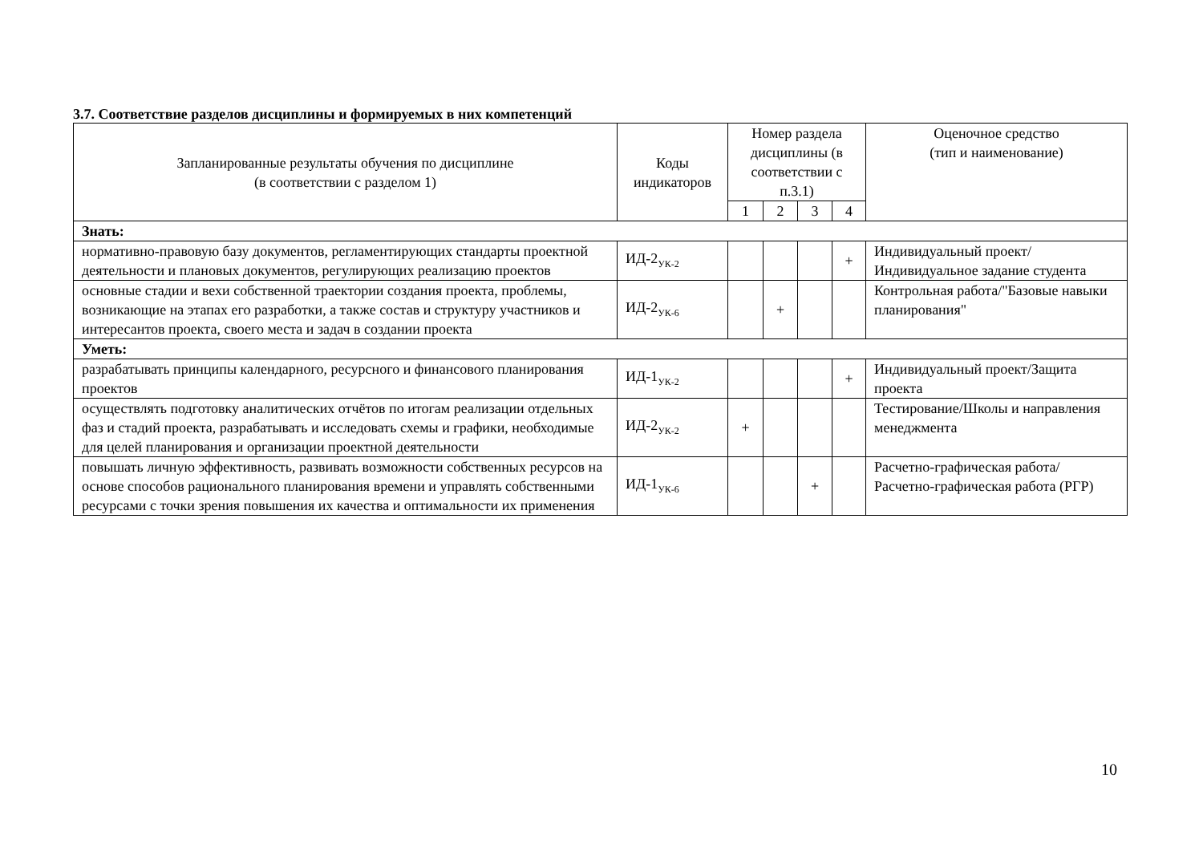3.7. Соответствие разделов дисциплины и формируемых в них компетенций
| Запланированные результаты обучения по дисциплине (в соответствии с разделом 1) | Коды индикаторов | Номер раздела дисциплины (в соответствии с п.3.1) | | | | Оценочное средство (тип и наименование) |
| --- | --- | --- | --- | --- | --- | --- |
| | | 1 | 2 | 3 | 4 | |
| Знать: | | | | | | |
| нормативно-правовую базу документов, регламентирующих стандарты проектной деятельности и плановых документов, регулирующих реализацию проектов | ИД-2<sub>УК-2</sub> | | | | + | Индивидуальный проект/Индивидуальное задание студента |
| основные стадии и вехи собственной траектории создания проекта, проблемы, возникающие на этапах его разработки, а также состав и структуру участников и интересантов проекта, своего места и задач в создании проекта | ИД-2<sub>УК-6</sub> | | + | | | Контрольная работа/"Базовые навыки планирования" |
| Уметь: | | | | | | |
| разрабатывать принципы календарного, ресурсного и финансового планирования проектов | ИД-1<sub>УК-2</sub> | | | | + | Индивидуальный проект/Защита проекта |
| осуществлять подготовку аналитических отчётов по итогам реализации отдельных фаз и стадий проекта, разрабатывать и исследовать схемы и графики, необходимые для целей планирования и организации проектной деятельности | ИД-2<sub>УК-2</sub> | + | | | | Тестирование/Школы и направления менеджмента |
| повышать личную эффективность, развивать возможности собственных ресурсов на основе способов рационального планирования времени и управлять собственными ресурсами с точки зрения повышения их качества и оптимальности их применения | ИД-1<sub>УК-6</sub> | | | + | | Расчетно-графическая работа/Расчетно-графическая работа (РГР) |
10